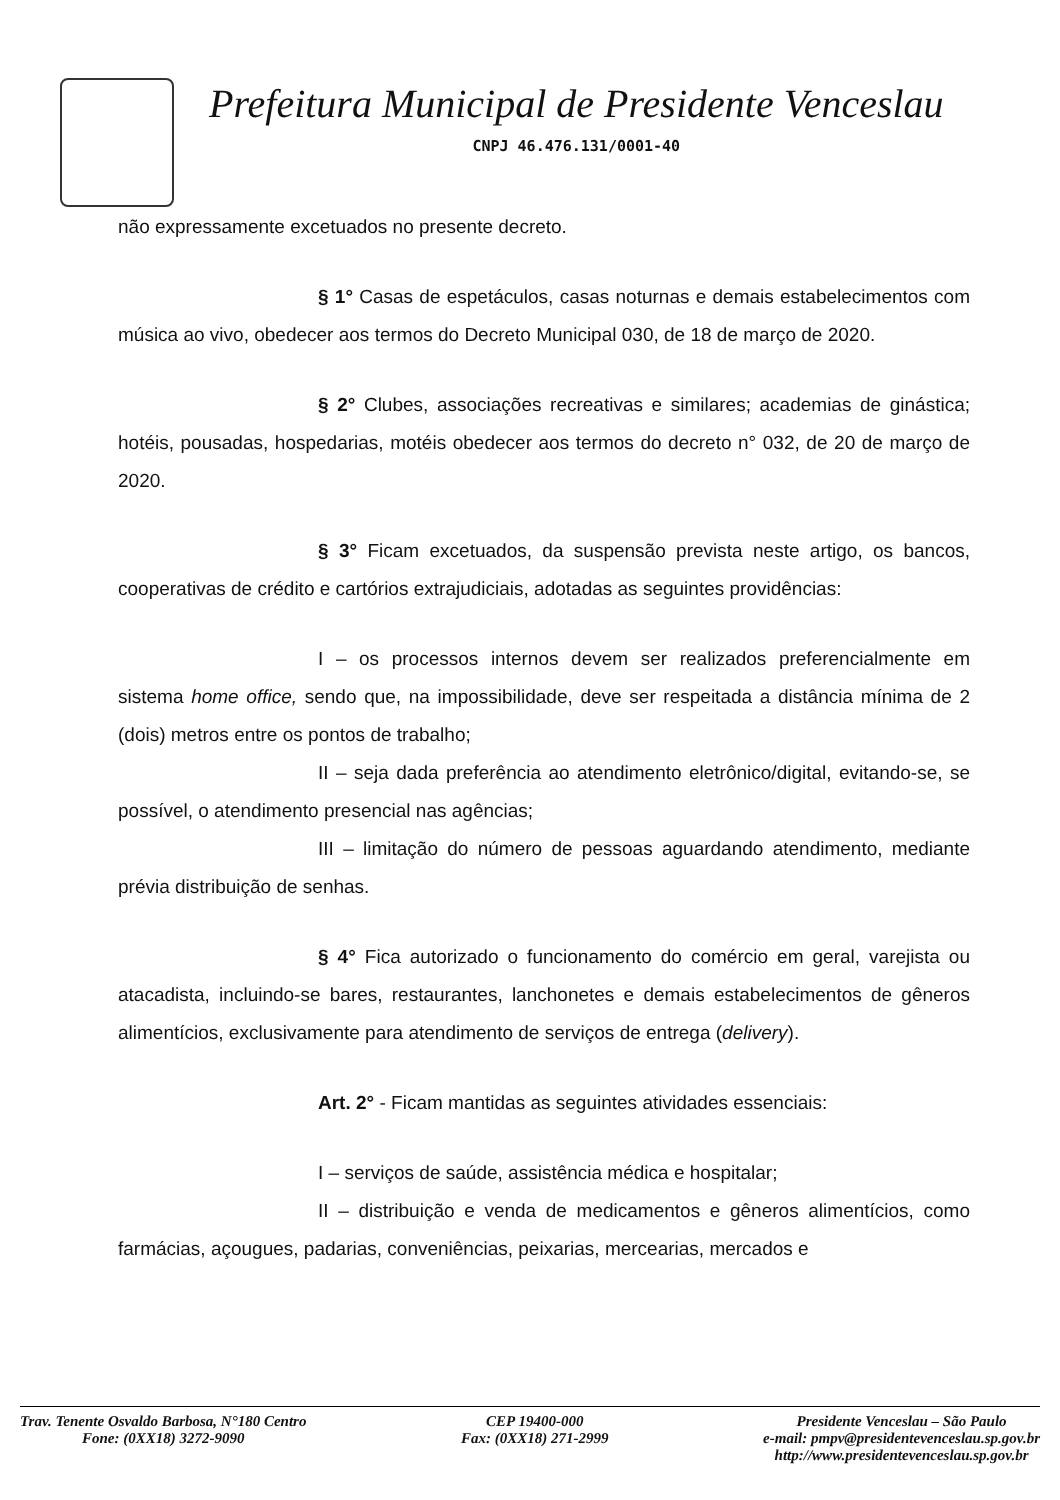Prefeitura Municipal de Presidente Venceslau
CNPJ 46.476.131/0001-40
não expressamente excetuados no presente decreto.
§ 1° Casas de espetáculos, casas noturnas e demais estabelecimentos com música ao vivo, obedecer aos termos do Decreto Municipal 030, de 18 de março de 2020.
§ 2° Clubes, associações recreativas e similares; academias de ginástica; hotéis, pousadas, hospedarias, motéis obedecer aos termos do decreto n° 032, de 20 de março de 2020.
§ 3° Ficam excetuados, da suspensão prevista neste artigo, os bancos, cooperativas de crédito e cartórios extrajudiciais, adotadas as seguintes providências:
I – os processos internos devem ser realizados preferencialmente em sistema home office, sendo que, na impossibilidade, deve ser respeitada a distância mínima de 2 (dois) metros entre os pontos de trabalho;
II – seja dada preferência ao atendimento eletrônico/digital, evitando-se, se possível, o atendimento presencial nas agências;
III – limitação do número de pessoas aguardando atendimento, mediante prévia distribuição de senhas.
§ 4° Fica autorizado o funcionamento do comércio em geral, varejista ou atacadista, incluindo-se bares, restaurantes, lanchonetes e demais estabelecimentos de gêneros alimentícios, exclusivamente para atendimento de serviços de entrega (delivery).
Art. 2° - Ficam mantidas as seguintes atividades essenciais:
I – serviços de saúde, assistência médica e hospitalar;
II – distribuição e venda de medicamentos e gêneros alimentícios, como farmácias, açougues, padarias, conveniências, peixarias, mercearias, mercados e
Trav. Tenente Osvaldo Barbosa, N°180 Centro
Fone: (0XX18) 3272-9090
CEP 19400-000
Fax: (0XX18) 271-2999
Presidente Venceslau – São Paulo
e-mail: pmpv@presidentevenceslau.sp.gov.br
http://www.presidentevenceslau.sp.gov.br